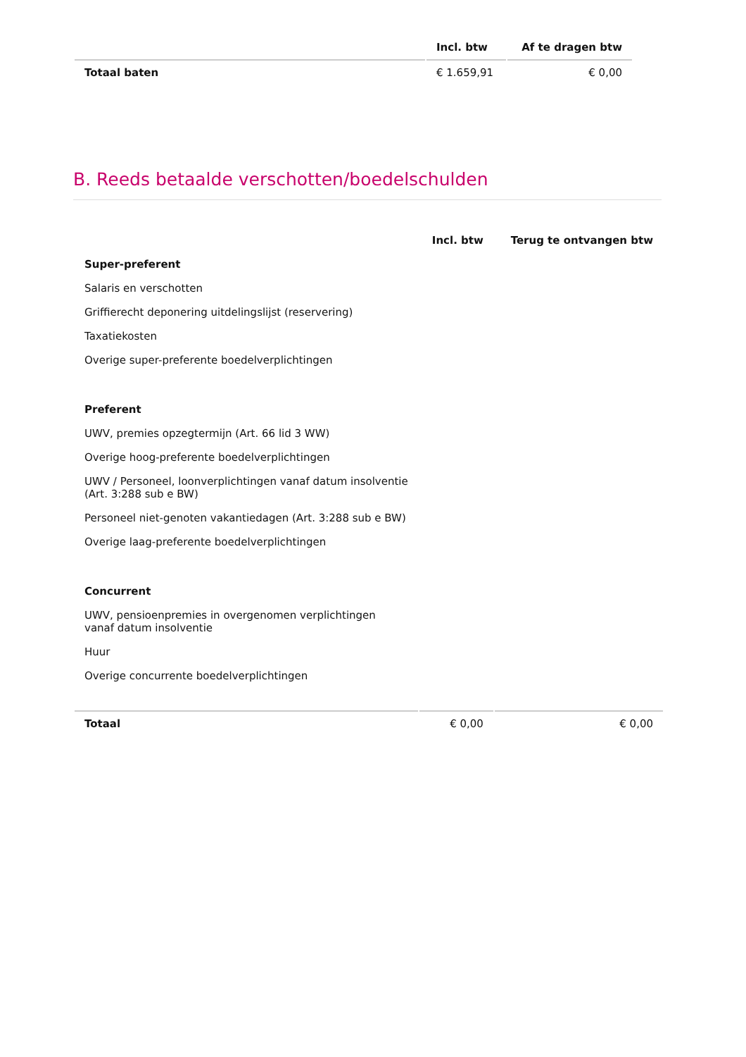| | Incl. btw | Af te dragen btw |
| --- | --- | --- |
| Totaal baten | € 1.659,91 | € 0,00 |
B. Reeds betaalde verschotten/boedelschulden
| | Incl. btw | Terug te ontvangen btw |
| --- | --- | --- |
| Super-preferent | | |
| Salaris en verschotten | | |
| Griffierecht deponering uitdelingslijst (reservering) | | |
| Taxatiekosten | | |
| Overige super-preferente boedelverplichtingen | | |
| Preferent | | |
| UWV, premies opzegtermijn (Art. 66 lid 3 WW) | | |
| Overige hoog-preferente boedelverplichtingen | | |
| UWV / Personeel, loonverplichtingen vanaf datum insolventie (Art. 3:288 sub e BW) | | |
| Personeel niet-genoten vakantiedagen (Art. 3:288 sub e BW) | | |
| Overige laag-preferente boedelverplichtingen | | |
| Concurrent | | |
| UWV, pensioenpremies in overgenomen verplichtingen vanaf datum insolventie | | |
| Huur | | |
| Overige concurrente boedelverplichtingen | | |
| Totaal | € 0,00 | € 0,00 |